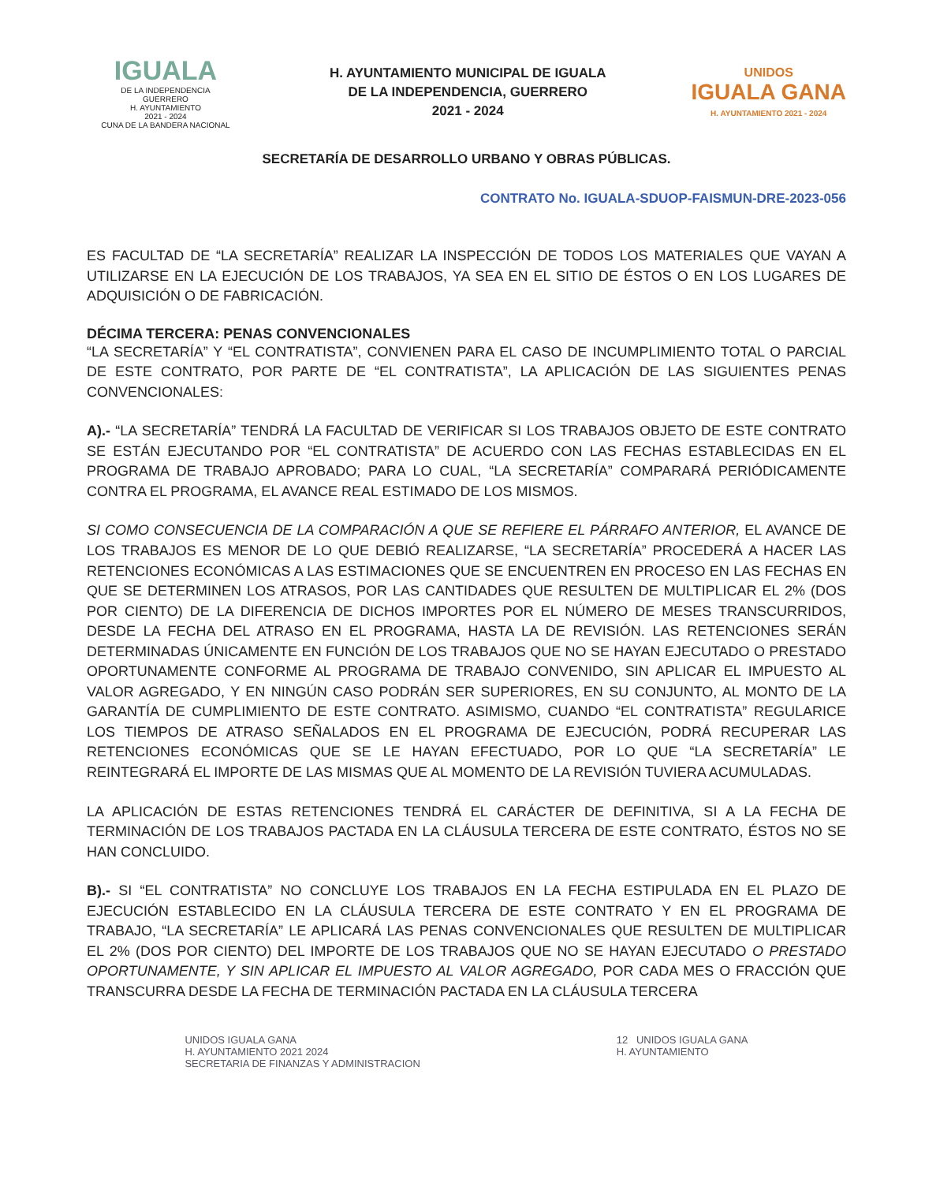IGUALA
DE LA INDEPENDENCIA
GUERRERO
H. AYUNTAMIENTO
2021 - 2024
CUNA DE LA BANDERA NACIONAL
H. AYUNTAMIENTO MUNICIPAL DE IGUALA
DE LA INDEPENDENCIA, GUERRERO
2021 - 2024
UNIDOS
IGUALA GANA
H. AYUNTAMIENTO 2021 - 2024
SECRETARÍA DE DESARROLLO URBANO Y OBRAS PÚBLICAS.
CONTRATO No. IGUALA-SDUOP-FAISMUN-DRE-2023-056
ES FACULTAD DE “LA SECRETARÍA” REALIZAR LA INSPECCIÓN DE TODOS LOS MATERIALES QUE VAYAN A UTILIZARSE EN LA EJECUCIÓN DE LOS TRABAJOS, YA SEA EN EL SITIO DE ÉSTOS O EN LOS LUGARES DE ADQUISICIÓN O DE FABRICACIÓN.
DÉCIMA TERCERA: PENAS CONVENCIONALES
“LA SECRETARÍA” Y “EL CONTRATISTA”, CONVIENEN PARA EL CASO DE INCUMPLIMIENTO TOTAL O PARCIAL DE ESTE CONTRATO, POR PARTE DE “EL CONTRATISTA”, LA APLICACIÓN DE LAS SIGUIENTES PENAS CONVENCIONALES:
A).- “LA SECRETARÍA” TENDRÁ LA FACULTAD DE VERIFICAR SI LOS TRABAJOS OBJETO DE ESTE CONTRATO SE ESTÁN EJECUTANDO POR “EL CONTRATISTA” DE ACUERDO CON LAS FECHAS ESTABLECIDAS EN EL PROGRAMA DE TRABAJO APROBADO; PARA LO CUAL, “LA SECRETARÍA” COMPARARÁ PERIÓDICAMENTE CONTRA EL PROGRAMA, EL AVANCE REAL ESTIMADO DE LOS MISMOS.
SI COMO CONSECUENCIA DE LA COMPARACIÓN A QUE SE REFIERE EL PÁRRAFO ANTERIOR, EL AVANCE DE LOS TRABAJOS ES MENOR DE LO QUE DEBIÓ REALIZARSE, “LA SECRETARÍA” PROCEDERÁ A HACER LAS RETENCIONES ECONÓMICAS A LAS ESTIMACIONES QUE SE ENCUENTREN EN PROCESO EN LAS FECHAS EN QUE SE DETERMINEN LOS ATRASOS, POR LAS CANTIDADES QUE RESULTEN DE MULTIPLICAR EL 2% (DOS POR CIENTO) DE LA DIFERENCIA DE DICHOS IMPORTES POR EL NÚMERO DE MESES TRANSCURRIDOS, DESDE LA FECHA DEL ATRASO EN EL PROGRAMA, HASTA LA DE REVISIÓN. LAS RETENCIONES SERÁN DETERMINADAS ÚNICAMENTE EN FUNCIÓN DE LOS TRABAJOS QUE NO SE HAYAN EJECUTADO O PRESTADO OPORTUNAMENTE CONFORME AL PROGRAMA DE TRABAJO CONVENIDO, SIN APLICAR EL IMPUESTO AL VALOR AGREGADO, Y EN NINGÚN CASO PODRÁN SER SUPERIORES, EN SU CONJUNTO, AL MONTO DE LA GARANTÍA DE CUMPLIMIENTO DE ESTE CONTRATO. ASIMISMO, CUANDO “EL CONTRATISTA” REGULARICE LOS TIEMPOS DE ATRASO SEÑALADOS EN EL PROGRAMA DE EJECUCIÓN, PODRÁ RECUPERAR LAS RETENCIONES ECONÓMICAS QUE SE LE HAYAN EFECTUADO, POR LO QUE “LA SECRETARÍA” LE REINTEGRARÁ EL IMPORTE DE LAS MISMAS QUE AL MOMENTO DE LA REVISIÓN TUVIERA ACUMULADAS.
LA APLICACIÓN DE ESTAS RETENCIONES TENDRÁ EL CARÁCTER DE DEFINITIVA, SI A LA FECHA DE TERMINACIÓN DE LOS TRABAJOS PACTADA EN LA CLÁUSULA TERCERA DE ESTE CONTRATO, ÉSTOS NO SE HAN CONCLUIDO.
B).- SI “EL CONTRATISTA” NO CONCLUYE LOS TRABAJOS EN LA FECHA ESTIPULADA EN EL PLAZO DE EJECUCIÓN ESTABLECIDO EN LA CLÁUSULA TERCERA DE ESTE CONTRATO Y EN EL PROGRAMA DE TRABAJO, “LA SECRETARÍA” LE APLICARÁ LAS PENAS CONVENCIONALES QUE RESULTEN DE MULTIPLICAR EL 2% (DOS POR CIENTO) DEL IMPORTE DE LOS TRABAJOS QUE NO SE HAYAN EJECUTADO O PRESTADO OPORTUNAMENTE, Y SIN APLICAR EL IMPUESTO AL VALOR AGREGADO, POR CADA MES O FRACCIÓN QUE TRANSCURRA DESDE LA FECHA DE TERMINACIÓN PACTADA EN LA CLÁUSULA TERCERA
UNIDOS IGUALA GANA
H. AYUNTAMIENTO 2021 2024
SECRETARIA DE FINANZAS Y ADMINISTRACION
12 UNIDOS IGUALA GANA
H. AYUNTAMIENTO